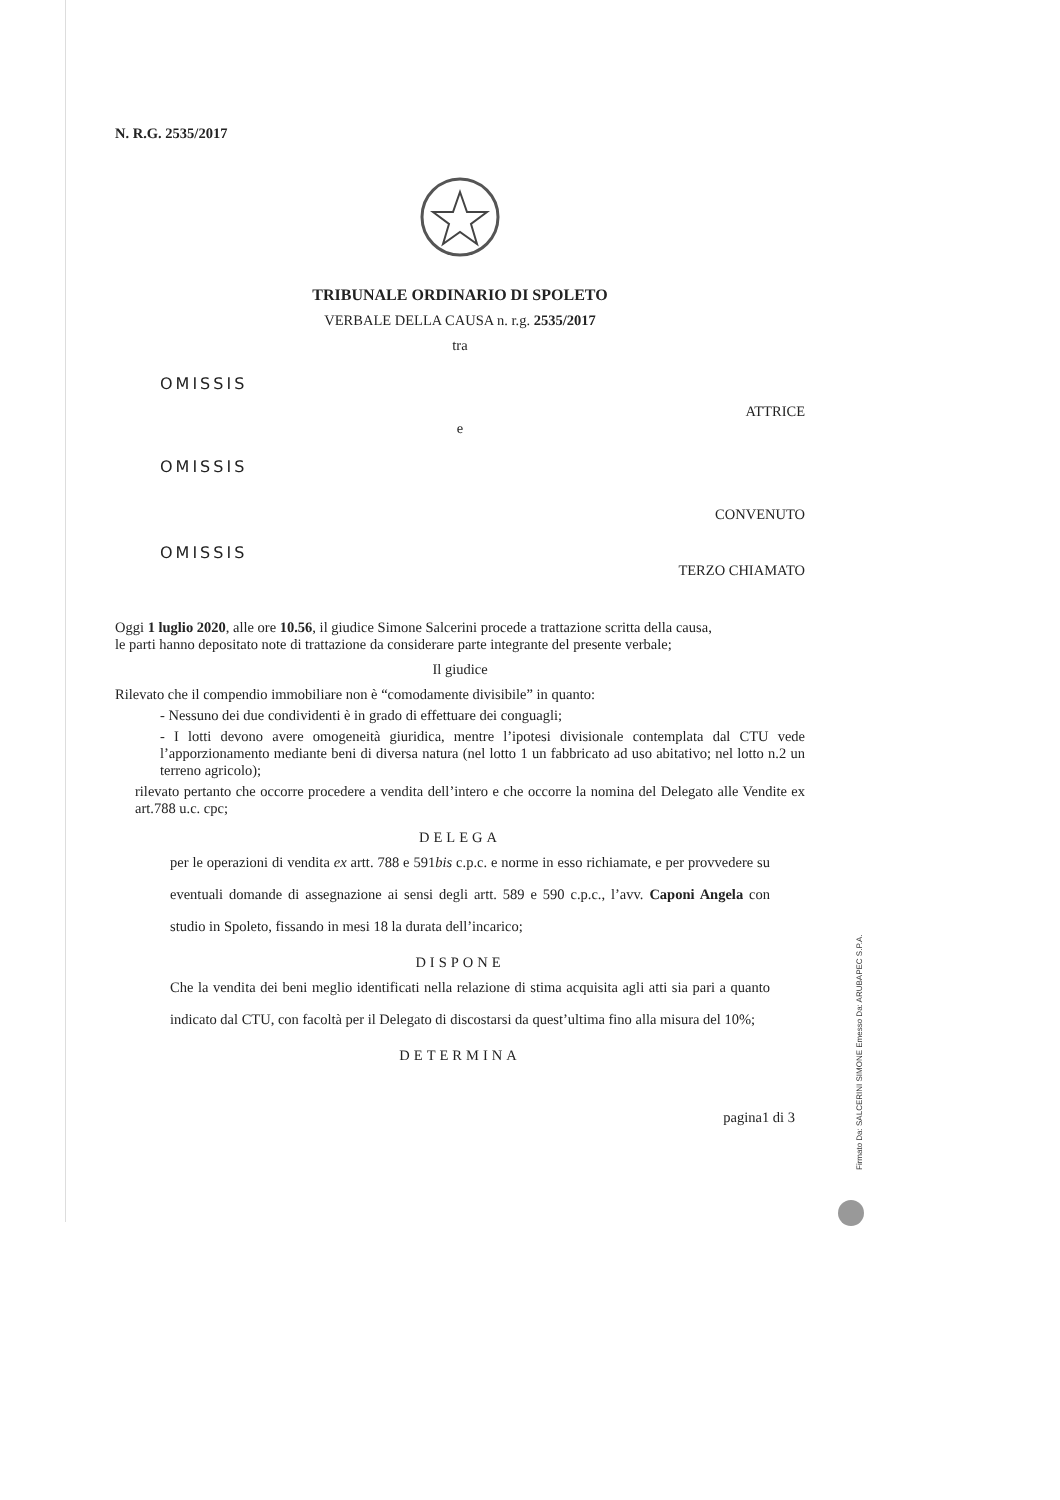N. R.G. 2535/2017
TRIBUNALE ORDINARIO DI SPOLETO
VERBALE DELLA CAUSA n. r.g. 2535/2017
tra
OMISSIS
ATTRICE
e
OMISSIS
CONVENUTO
OMISSIS
TERZO CHIAMATO
Oggi 1 luglio 2020, alle ore 10.56, il giudice Simone Salcerini procede a trattazione scritta della causa,
le parti hanno depositato note di trattazione da considerare parte integrante del presente verbale;
Il giudice
Rilevato che il compendio immobiliare non è “comodamente divisibile” in quanto:
- Nessuno dei due condividenti è in grado di effettuare dei conguagli;
- I lotti devono avere omogeneità giuridica, mentre l’ipotesi divisionale contemplata dal CTU vede l’apporzionamento mediante beni di diversa natura (nel lotto 1 un fabbricato ad uso abitativo; nel lotto n.2 un terreno agricolo);
rilevato pertanto che occorre procedere a vendita dell’intero e che occorre la nomina del Delegato alle Vendite ex art.788 u.c. cpc;
DELEGA
per le operazioni di vendita ex artt. 788 e 591bis c.p.c. e norme in esso richiamate, e per provvedere su eventuali domande di assegnazione ai sensi degli artt. 589 e 590 c.p.c., l’avv. Caponi Angela con studio in Spoleto, fissando in mesi 18 la durata dell’incarico;
DISPONE
Che la vendita dei beni meglio identificati nella relazione di stima acquisita agli atti sia pari a quanto indicato dal CTU, con facoltà per il Delegato di discostarsi da quest’ultima fino alla misura del 10%;
DETERMINA
pagina1 di 3
Firmato Da: SALCERINI SIMONE Emesso Da: ARUBAPEC S.P.A.